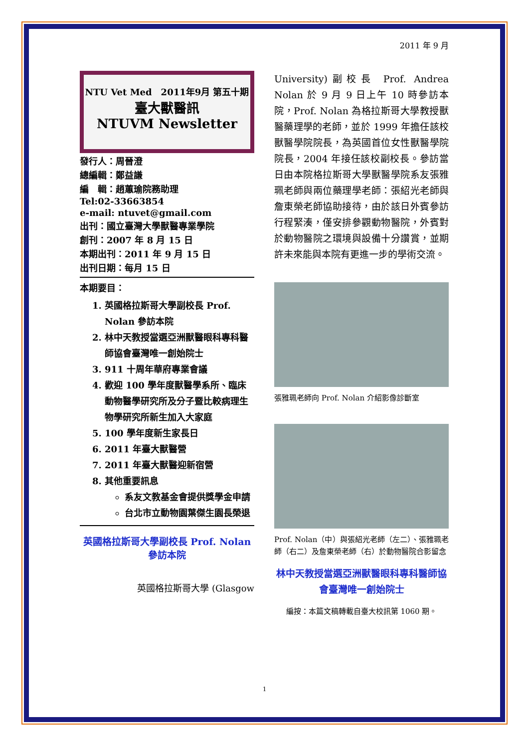2011 年 9 月
NTU Vet Med　2011年9月 第五十期
臺大獸醫訊
NTUVM Newsletter
發行人：周晉澄
總編輯：鄭益謙
編　輯：趙蕙瑜院務助理
Tel:02-33663854
e-mail: ntuvet@gmail.com
出刊：國立臺灣大學獸醫專業學院
創刊：2007 年 8 月 15 日
本期出刊：2011 年 9 月 15 日
出刊日期：每月 15 日
本期要目：
1. 英國格拉斯哥大學副校長 Prof. Nolan 參訪本院
2. 林中天教授當選亞洲獸醫眼科專科醫師協會臺灣唯一創始院士
3. 911 十周年華府專業會議
4. 歡迎 100 學年度獸醫學系所、臨床動物醫學研究所及分子暨比較病理生物學研究所新生加入大家庭
5. 100 學年度新生家長日
6. 2011 年臺大獸醫營
7. 2011 年臺大獸醫迎新宿營
8. 其他重要訊息
系友文教基金會提供獎學金申請
台北市立動物園葉傑生園長榮退
英國格拉斯哥大學副校長 Prof. Nolan 參訪本院
英國格拉斯哥大學 (Glasgow
University)副校長 Prof. Andrea Nolan 於 9 月 9 日上午 10 時參訪本院，Prof. Nolan 為格拉斯哥大學教授獸醫藥理學的老師，並於 1999 年擔任該校獸醫學院院長，為英國首位女性獸醫學院院長，2004 年接任該校副校長。參訪當日由本院格拉斯哥大學獸醫學院系友張雅珮老師與兩位藥理學老師：張紹光老師與詹東榮老師協助接待，由於該日外賓參訪行程緊湊，僅安排參觀動物醫院，外賓對於動物醫院之環境與設備十分讚賞，並期許未來能與本院有更進一步的學術交流。
張雅珮老師向 Prof. Nolan 介紹影像診斷室
Prof. Nolan（中）與張紹光老師（左二）、張雅珮老師（右二）及詹東榮老師（右）於動物醫院合影留念
林中天教授當選亞洲獸醫眼科專科醫師協會臺灣唯一創始院士
編按：本篇文稿轉載自臺大校訊第 1060 期。
1